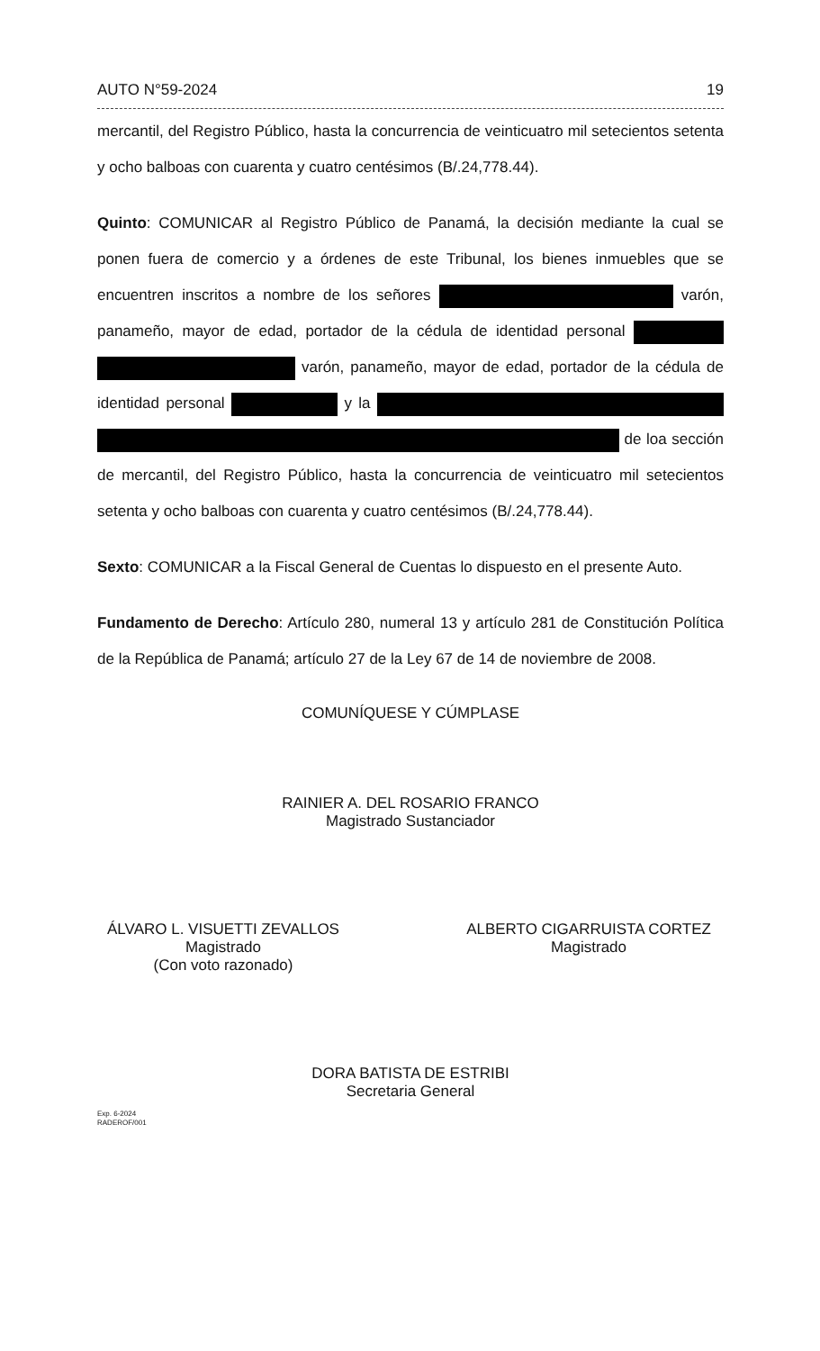AUTO N°59-2024 19
mercantil, del Registro Público, hasta la concurrencia de veinticuatro mil setecientos setenta y ocho balboas con cuarenta y cuatro centésimos (B/.24,778.44).
Quinto: COMUNICAR al Registro Público de Panamá, la decisión mediante la cual se ponen fuera de comercio y a órdenes de este Tribunal, los bienes inmuebles que se encuentren inscritos a nombre de los señores varón, panameño, mayor de edad, portador de la cédula de identidad personal varón, panameño, mayor de edad, portador de la cédula de identidad personal y la de loa sección de mercantil, del Registro Público, hasta la concurrencia de veinticuatro mil setecientos setenta y ocho balboas con cuarenta y cuatro centésimos (B/.24,778.44).
Sexto: COMUNICAR a la Fiscal General de Cuentas lo dispuesto en el presente Auto.
Fundamento de Derecho: Artículo 280, numeral 13 y artículo 281 de Constitución Política de la República de Panamá; artículo 27 de la Ley 67 de 14 de noviembre de 2008.
COMUNÍQUESE Y CÚMPLASE
RAINIER A. DEL ROSARIO FRANCO
Magistrado Sustanciador
ÁLVARO L. VISUETTI ZEVALLOS
Magistrado
(Con voto razonado)
ALBERTO CIGARRUISTA CORTEZ
Magistrado
DORA BATISTA DE ESTRIBI
Secretaria General
Exp. 6-2024
RADEROF/001